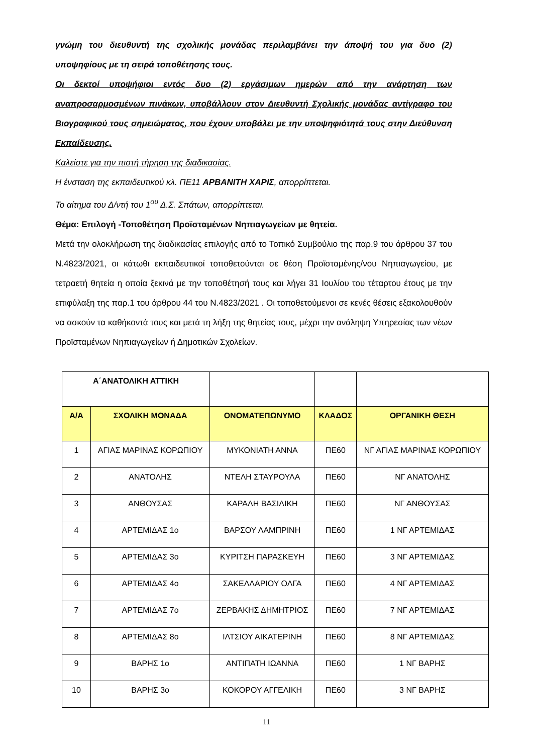γνώμη του διευθυντή της σχολικής μονάδας περιλαμβάνει την άποψή του για δυο (2) υποψηφίους με τη σειρά τοποθέτησης τους.
Οι δεκτοί υποψήφιοι εντός δυο (2) εργάσιμων ημερών από την ανάρτηση των αναπροσαρμοσμένων πινάκων, υποβάλλουν στον Διευθυντή Σχολικής μονάδας αντίγραφο του Βιογραφικού τους σημειώματος, που έχουν υποβάλει με την υποψηφιότητά τους στην Διεύθυνση Εκπαίδευσης.
Καλείστε για την πιστή τήρηση της διαδικασίας.
Η ένσταση της εκπαιδευτικού κλ. ΠΕ11 ΑΡΒΑΝΙΤΗ ΧΑΡΙΣ, απορρίπτεται.
Το αίτημα του Δ/ντή του 1<sup>ου</sup> Δ.Σ. Σπάτων, απορρίπτεται.
Θέμα: Επιλογή -Τοποθέτηση Προϊσταμένων Νηπιαγωγείων με θητεία.
Μετά την ολοκλήρωση της διαδικασίας επιλογής από το Τοπικό Συμβούλιο της παρ.9 του άρθρου 37 του Ν.4823/2021, οι κάτωθι εκπαιδευτικοί τοποθετούνται σε θέση Προϊσταμένης/νου Νηπιαγωγείου, με τετραετή θητεία η οποία ξεκινά με την τοποθέτησή τους και λήγει 31 Ιουλίου του τέταρτου έτους με την επιφύλαξη της παρ.1 του άρθρου 44 του Ν.4823/2021 . Οι τοποθετούμενοι σε κενές θέσεις εξακολουθούν να ασκούν τα καθήκοντά τους και μετά τη λήξη της θητείας τους, μέχρι την ανάληψη Υπηρεσίας των νέων Προϊσταμένων Νηπιαγωγείων ή Δημοτικών Σχολείων.
| Α΄ΑΝΑΤΟΛΙΚΗ ΑΤΤΙΚΗ | | | | |
| Α/Α | ΣΧΟΛΙΚΗ ΜΟΝΑΔΑ | ΟΝΟΜΑΤΕΠΩΝΥΜΟ | ΚΛΑΔΟΣ | ΟΡΓΑΝΙΚΗ ΘΕΣΗ |
| 1 | ΑΓΙΑΣ ΜΑΡΙΝΑΣ ΚΟΡΩΠΙΟΥ | ΜΥΚΟΝΙΑΤΗ ΑΝΝΑ | ΠΕ60 | ΝΓ ΑΓΙΑΣ ΜΑΡΙΝΑΣ ΚΟΡΩΠΙΟΥ |
| 2 | ΑΝΑΤΟΛΗΣ | ΝΤΕΛΗ ΣΤΑΥΡΟΥΛΑ | ΠΕ60 | ΝΓ ΑΝΑΤΟΛΗΣ |
| 3 | ΑΝΘΟΥΣΑΣ | ΚΑΡΑΛΗ ΒΑΣΙΛΙΚΗ | ΠΕ60 | ΝΓ ΑΝΘΟΥΣΑΣ |
| 4 | ΑΡΤΕΜΙΔΑΣ 1ο | ΒΑΡΣΟΥ ΛΑΜΠΡΙΝΗ | ΠΕ60 | 1 ΝΓ ΑΡΤΕΜΙΔΑΣ |
| 5 | ΑΡΤΕΜΙΔΑΣ 3ο | ΚΥΡΙΤΣΗ ΠΑΡΑΣΚΕΥΗ | ΠΕ60 | 3 ΝΓ ΑΡΤΕΜΙΔΑΣ |
| 6 | ΑΡΤΕΜΙΔΑΣ 4ο | ΣΑΚΕΛΛΑΡΙΟΥ ΟΛΓΑ | ΠΕ60 | 4 ΝΓ ΑΡΤΕΜΙΔΑΣ |
| 7 | ΑΡΤΕΜΙΔΑΣ 7ο | ΖΕΡΒΑΚΗΣ ΔΗΜΗΤΡΙΟΣ | ΠΕ60 | 7 ΝΓ ΑΡΤΕΜΙΔΑΣ |
| 8 | ΑΡΤΕΜΙΔΑΣ 8ο | ΙΛΤΣΙΟΥ ΑΙΚΑΤΕΡΙΝΗ | ΠΕ60 | 8 ΝΓ ΑΡΤΕΜΙΔΑΣ |
| 9 | ΒΑΡΗΣ 1ο | ΑΝΤΙΠΑΤΗ ΙΩΑΝΝΑ | ΠΕ60 | 1 ΝΓ ΒΑΡΗΣ |
| 10 | ΒΑΡΗΣ 3ο | ΚΟΚΟΡΟΥ ΑΓΓΕΛΙΚΗ | ΠΕ60 | 3 ΝΓ ΒΑΡΗΣ |
11